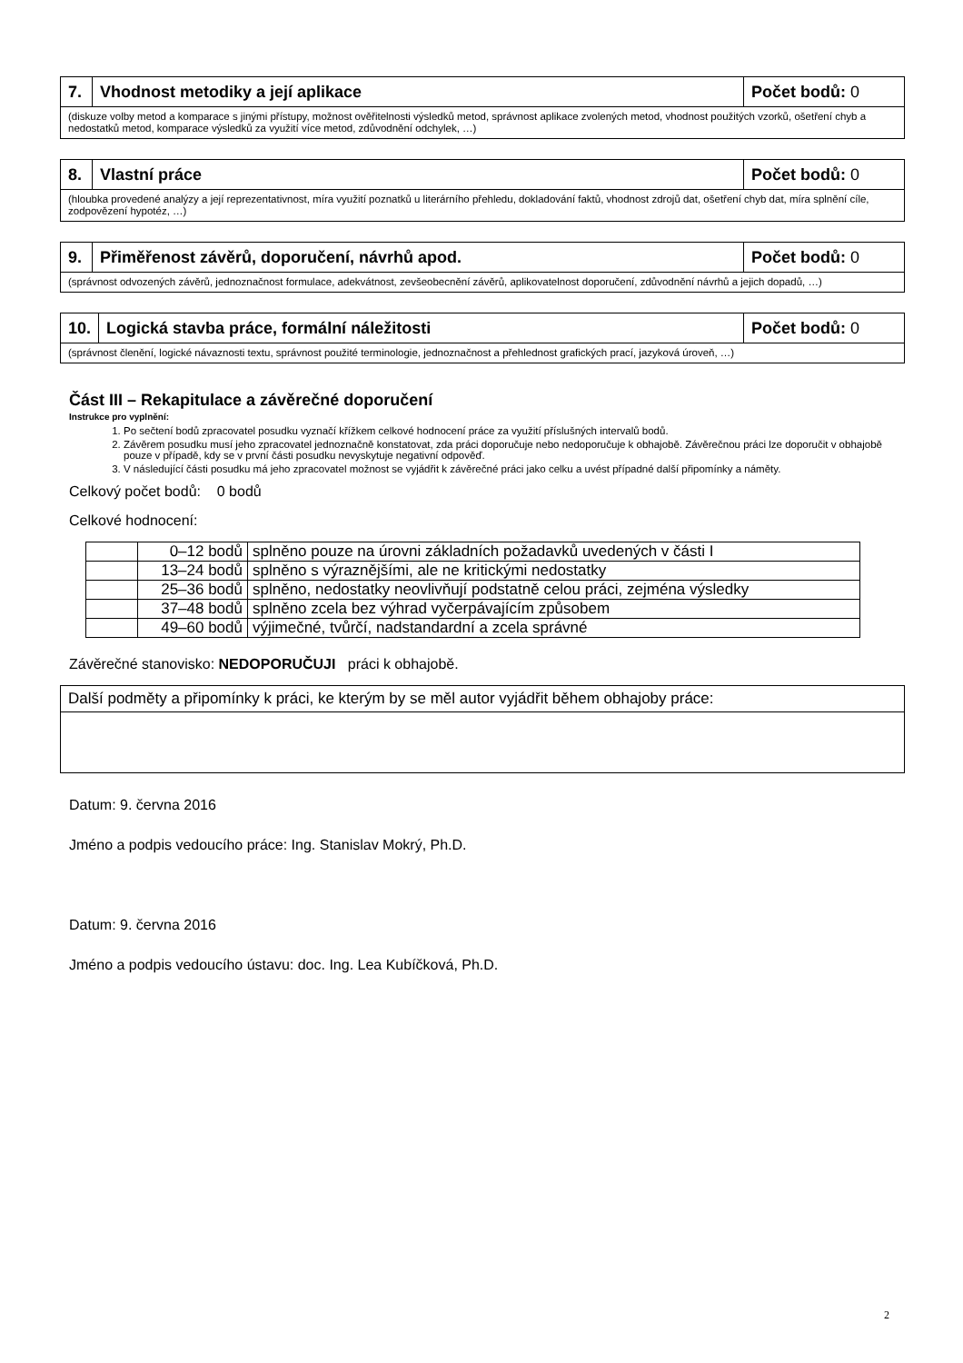| 7. | Vhodnost metodiky a její aplikace | Počet bodů: 0 |
| (diskuze volby metod a komparace s jinými přístupy, možnost ověřitelnosti výsledků metod, správnost aplikace zvolených metod, vhodnost použitých vzorků, ošetření chyb a nedostatků metod, komparace výsledků za využití více metod, zdůvodnění odchylek, …) | | |
| 8. | Vlastní práce | Počet bodů: 0 |
| (hloubka provedené analýzy a její reprezentativnost, míra využití poznatků u literárního přehledu, dokladování faktů, vhodnost zdrojů dat, ošetření chyb dat, míra splnění cíle, zodpovězení hypotéz, …) | | |
| 9. | Přiměřenost závěrů, doporučení, návrhů apod. | Počet bodů: 0 |
| (správnost odvozených závěrů, jednoznačnost formulace, adekvátnost, zevšeobecnění závěrů, aplikovatelnost doporučení, zdůvodnění návrhů a jejich dopadů, …) | | |
| 10. | Logická stavba práce, formální náležitosti | Počet bodů: 0 |
| (správnost členění, logické návaznosti textu, správnost použité terminologie, jednoznačnost a přehlednost grafických prací, jazyková úroveň, …) | | |
Část III – Rekapitulace a závěrečné doporučení
Instrukce pro vyplnění:
1. Po sečtení bodů zpracovatel posudku vyznačí křížkem celkové hodnocení práce za využití příslušných intervalů bodů.
2. Závěrem posudku musí jeho zpracovatel jednoznačně konstatovat, zda práci doporučuje nebo nedoporučuje k obhajobě. Závěrečnou práci lze doporučit v obhajobě pouze v případě, kdy se v první části posudku nevyskytuje negativní odpověď.
3. V následující části posudku má jeho zpracovatel možnost se vyjádřit k závěrečné práci jako celku a uvést případné další připomínky a náměty.
Celkový počet bodů: 0 bodů
Celkové hodnocení:
| | 0–12 bodů | splněno pouze na úrovni základních požadavků uvedených v části I |
| | 13–24 bodů | splněno s výraznějšími, ale ne kritickými nedostatky |
| | 25–36 bodů | splněno, nedostatky neovlivňují podstatně celou práci, zejména výsledky |
| | 37–48 bodů | splněno zcela bez výhrad vyčerpávajícím způsobem |
| | 49–60 bodů | výjimečné, tvůrčí, nadstandardní a zcela správné |
Závěrečné stanovisko: NEDOPORUČUJI práci k obhajobě.
| Další podměty a připomínky k práci, ke kterým by se měl autor vyjádřit během obhajoby práce: |
Datum: 9. června 2016
Jméno a podpis vedoucího práce: Ing. Stanislav Mokrý, Ph.D.
Datum: 9. června 2016
Jméno a podpis vedoucího ústavu: doc. Ing. Lea Kubíčková, Ph.D.
2